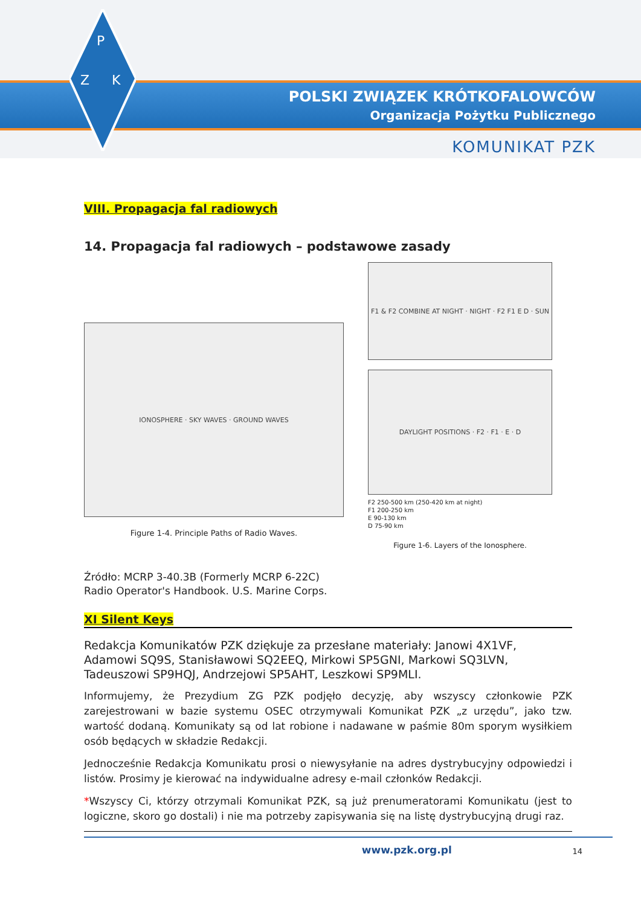P
Z
K
POLSKI ZWIĄZEK KRÓTKOFALOWCÓW
Organizacja Pożytku Publicznego
KOMUNIKAT PZK
VIII. Propagacja fal radiowych
14. Propagacja fal radiowych – podstawowe zasady
IONOSPHERE · SKY WAVES · GROUND WAVES
Figure 1-4. Principle Paths of Radio Waves.
F1 & F2 COMBINE AT NIGHT · NIGHT · F2 F1 E D · SUN
DAYLIGHT POSITIONS · F2 · F1 · E · D
F2 250-500 km (250-420 km at night)
F1 200-250 km
E 90-130 km
D 75-90 km
Figure 1-6. Layers of the Ionosphere.
Źródło: MCRP 3-40.3B (Formerly MCRP 6-22C)
Radio Operator's Handbook. U.S. Marine Corps.
XI Silent Keys
Redakcja Komunikatów PZK dziękuje za przesłane materiały: Janowi 4X1VF, Adamowi SQ9S, Stanisławowi SQ2EEQ, Mirkowi SP5GNI, Markowi SQ3LVN, Tadeuszowi SP9HQJ, Andrzejowi SP5AHT, Leszkowi SP9MLI.
Informujemy, że Prezydium ZG PZK podjęło decyzję, aby wszyscy członkowie PZK zarejestrowani w bazie systemu OSEC otrzymywali Komunikat PZK „z urzędu”, jako tzw. wartość dodaną. Komunikaty są od lat robione i nadawane w paśmie 80m sporym wysiłkiem osób będących w składzie Redakcji.
Jednocześnie Redakcja Komunikatu prosi o niewysyłanie na adres dystrybucyjny odpowiedzi i listów. Prosimy je kierować na indywidualne adresy e-mail członków Redakcji.
*Wszyscy Ci, którzy otrzymali Komunikat PZK, są już prenumeratorami Komunikatu (jest to logiczne, skoro go dostali) i nie ma potrzeby zapisywania się na listę dystrybucyjną drugi raz.
www.pzk.org.pl 14